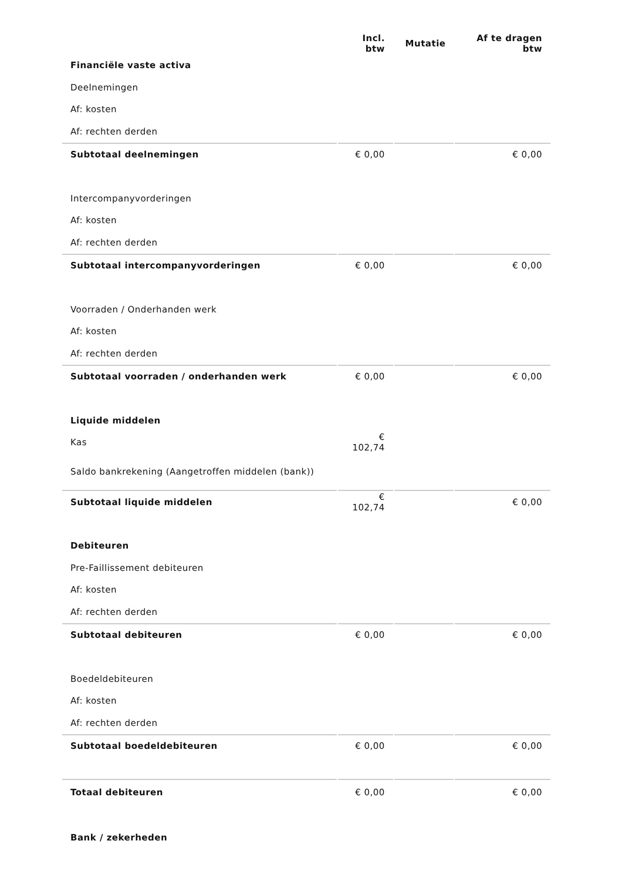| | Incl. btw | Mutatie | Af te dragen btw |
| --- | --- | --- | --- |
| Financiële vaste activa | | | |
| Deelnemingen | | | |
| Af: kosten | | | |
| Af: rechten derden | | | |
| Subtotaal deelnemingen | € 0,00 | | € 0,00 |
| Intercompanyvorderingen | | | |
| Af: kosten | | | |
| Af: rechten derden | | | |
| Subtotaal intercompanyvorderingen | € 0,00 | | € 0,00 |
| Voorraden / Onderhanden werk | | | |
| Af: kosten | | | |
| Af: rechten derden | | | |
| Subtotaal voorraden / onderhanden werk | € 0,00 | | € 0,00 |
| Liquide middelen | | | |
| Kas | € 102,74 | | |
| Saldo bankrekening (Aangetroffen middelen (bank)) | | | |
| Subtotaal liquide middelen | € 102,74 | | € 0,00 |
| Debiteuren | | | |
| Pre-Faillissement debiteuren | | | |
| Af: kosten | | | |
| Af: rechten derden | | | |
| Subtotaal debiteuren | € 0,00 | | € 0,00 |
| Boedeldebiteuren | | | |
| Af: kosten | | | |
| Af: rechten derden | | | |
| Subtotaal boedeldebiteuren | € 0,00 | | € 0,00 |
| Totaal debiteuren | € 0,00 | | € 0,00 |
| Bank / zekerheden | | | |